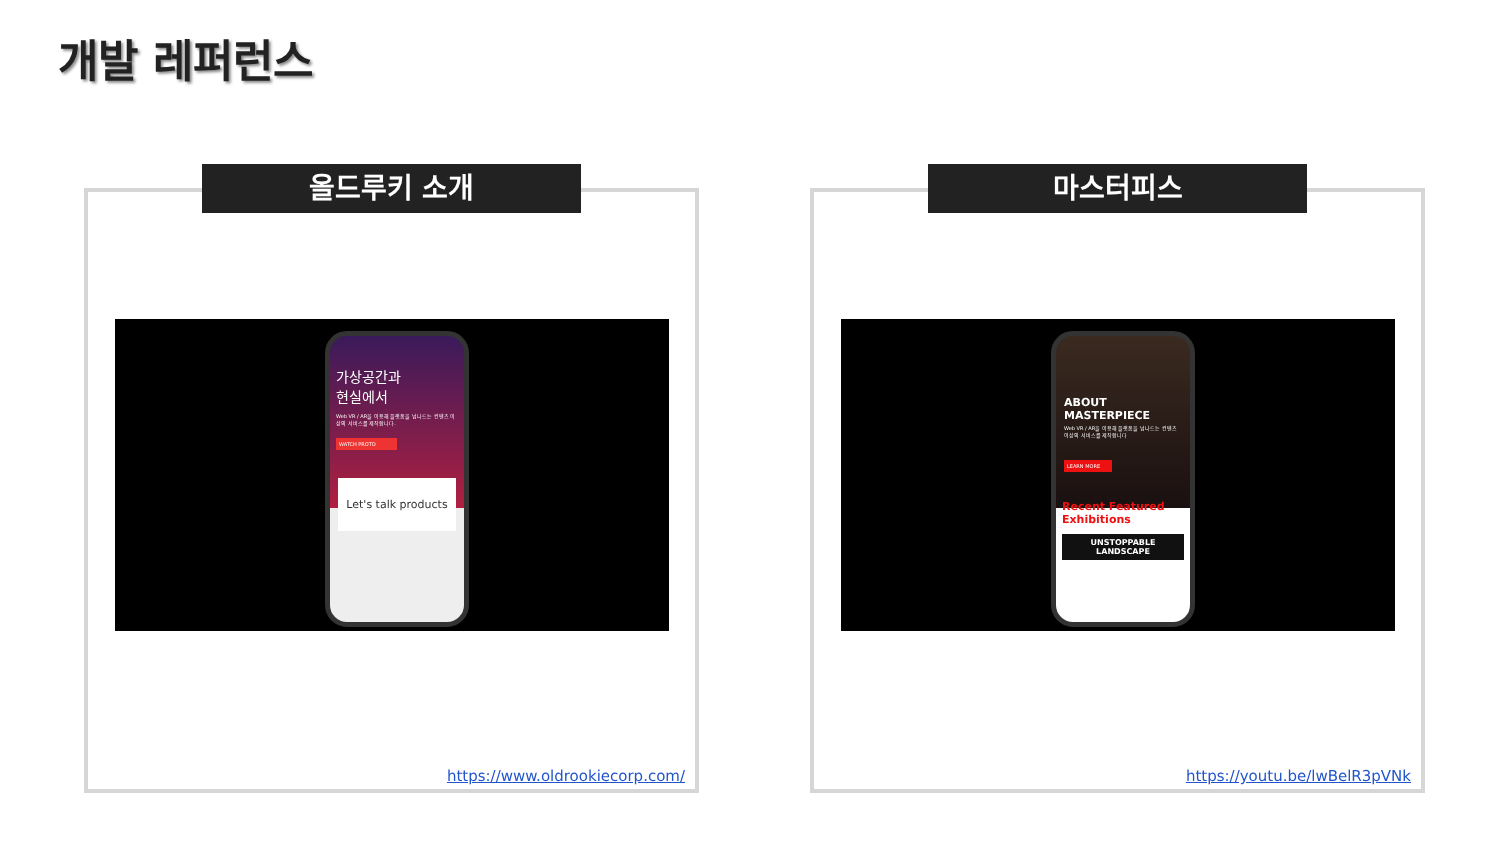개발 레퍼런스
올드루키 소개
가상공간과
현실에서
Web VR / AR을 이용해 플랫폼을 넘나드는 컨텐츠 이상의 서비스를 제작합니다.
WATCH PROTO
Let's talk products
https://www.oldrookiecorp.com/
마스터피스
ABOUT
MASTERPIECE
Web VR / AR을 이용해 플랫폼을 넘나드는 컨텐츠 이상의 서비스를 제작합니다
LEARN MORE
Recent Featured Exhibitions
UNSTOPPABLE LANDSCAPE
https://youtu.be/lwBelR3pVNk